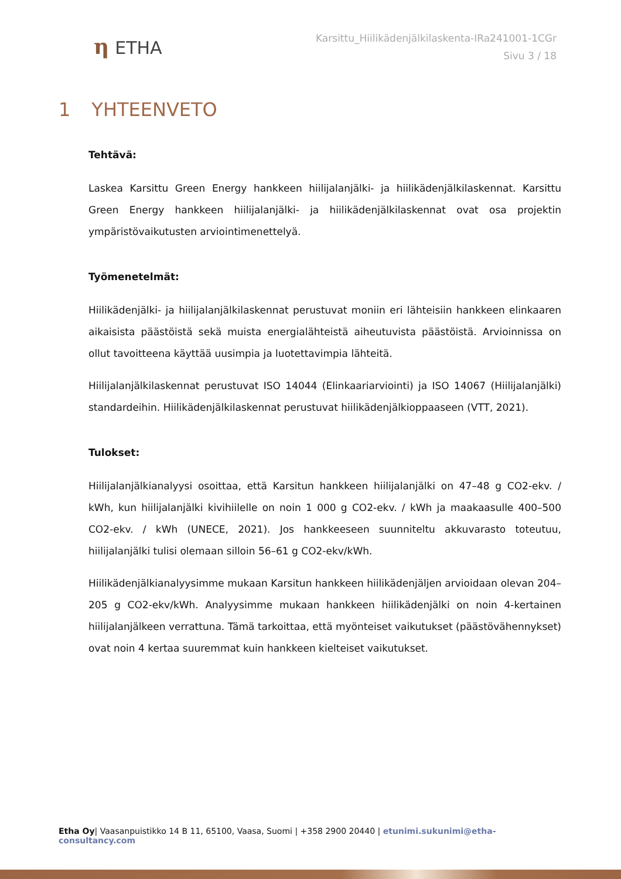η ETHA
Karsittu_Hiilikädenjälkilaskenta-IRa241001-1CGr
Sivu 3 / 18
1 YHTEENVETO
Tehtävä:
Laskea Karsittu Green Energy hankkeen hiilijalanjälki- ja hiilikädenjälkilaskennat. Karsittu Green Energy hankkeen hiilijalanjälki- ja hiilikädenjälkilaskennat ovat osa projektin ympäristövaikutusten arviointimenettelyä.
Työmenetelmät:
Hiilikädenjälki- ja hiilijalanjälkilaskennat perustuvat moniin eri lähteisiin hankkeen elinkaaren aikaisista päästöistä sekä muista energialähteistä aiheutuvista päästöistä. Arvioinnissa on ollut tavoitteena käyttää uusimpia ja luotettavimpia lähteitä.
Hiilijalanjälkilaskennat perustuvat ISO 14044 (Elinkaariarviointi) ja ISO 14067 (Hiilijalanjälki) standardeihin. Hiilikädenjälkilaskennat perustuvat hiilikädenjälkioppaaseen (VTT, 2021).
Tulokset:
Hiilijalanjälkianalyysi osoittaa, että Karsitun hankkeen hiilijalanjälki on 47–48 g CO2-ekv. / kWh, kun hiilijalanjälki kivihiilelle on noin 1 000 g CO2-ekv. / kWh ja maakaasulle 400–500 CO2-ekv. / kWh (UNECE, 2021). Jos hankkeeseen suunniteltu akkuvarasto toteutuu, hiilijalanjälki tulisi olemaan silloin 56–61 g CO2-ekv/kWh.
Hiilikädenjälkianalyysimme mukaan Karsitun hankkeen hiilikädenjäljen arvioidaan olevan 204–205 g CO2-ekv/kWh. Analyysimme mukaan hankkeen hiilikädenjälki on noin 4-kertainen hiilijalanjälkeen verrattuna. Tämä tarkoittaa, että myönteiset vaikutukset (päästövähennykset) ovat noin 4 kertaa suuremmat kuin hankkeen kielteiset vaikutukset.
Etha Oy| Vaasanpuistikko 14 B 11, 65100, Vaasa, Suomi | +358 2900 20440 | etunimi.sukunimi@etha-consultancy.com